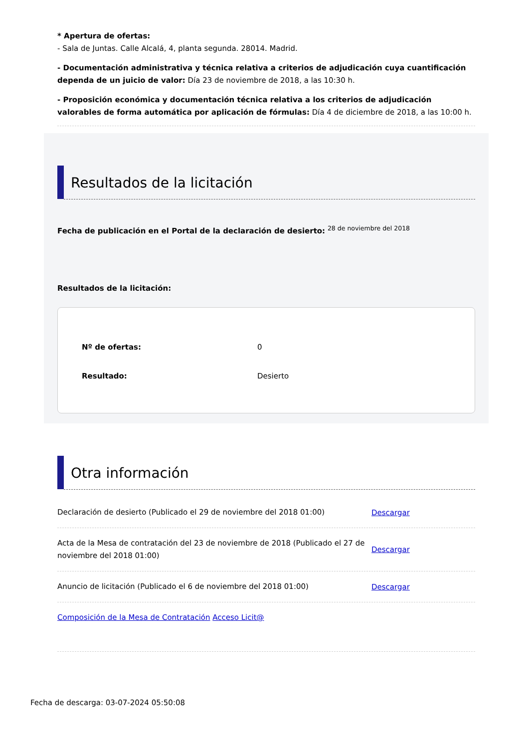* Apertura de ofertas:
- Sala de Juntas. Calle Alcalá, 4, planta segunda. 28014. Madrid.
- Documentación administrativa y técnica relativa a criterios de adjudicación cuya cuantificación dependa de un juicio de valor: Día 23 de noviembre de 2018, a las 10:30 h.
- Proposición económica y documentación técnica relativa a los criterios de adjudicación valorables de forma automática por aplicación de fórmulas: Día 4 de diciembre de 2018, a las 10:00 h.
Resultados de la licitación
Fecha de publicación en el Portal de la declaración de desierto: <sup>28 de noviembre del 2018</sup>
Resultados de la licitación:
| Nº de ofertas: | 0 |
| Resultado: | Desierto |
Otra información
Declaración de desierto (Publicado el 29 de noviembre del 2018 01:00)
Descargar
Acta de la Mesa de contratación del 23 de noviembre de 2018 (Publicado el 27 de noviembre del 2018 01:00)
Descargar
Anuncio de licitación (Publicado el 6 de noviembre del 2018 01:00)
Descargar
Composición de la Mesa de Contratación Acceso Licit@
Fecha de descarga: 03-07-2024 05:50:08